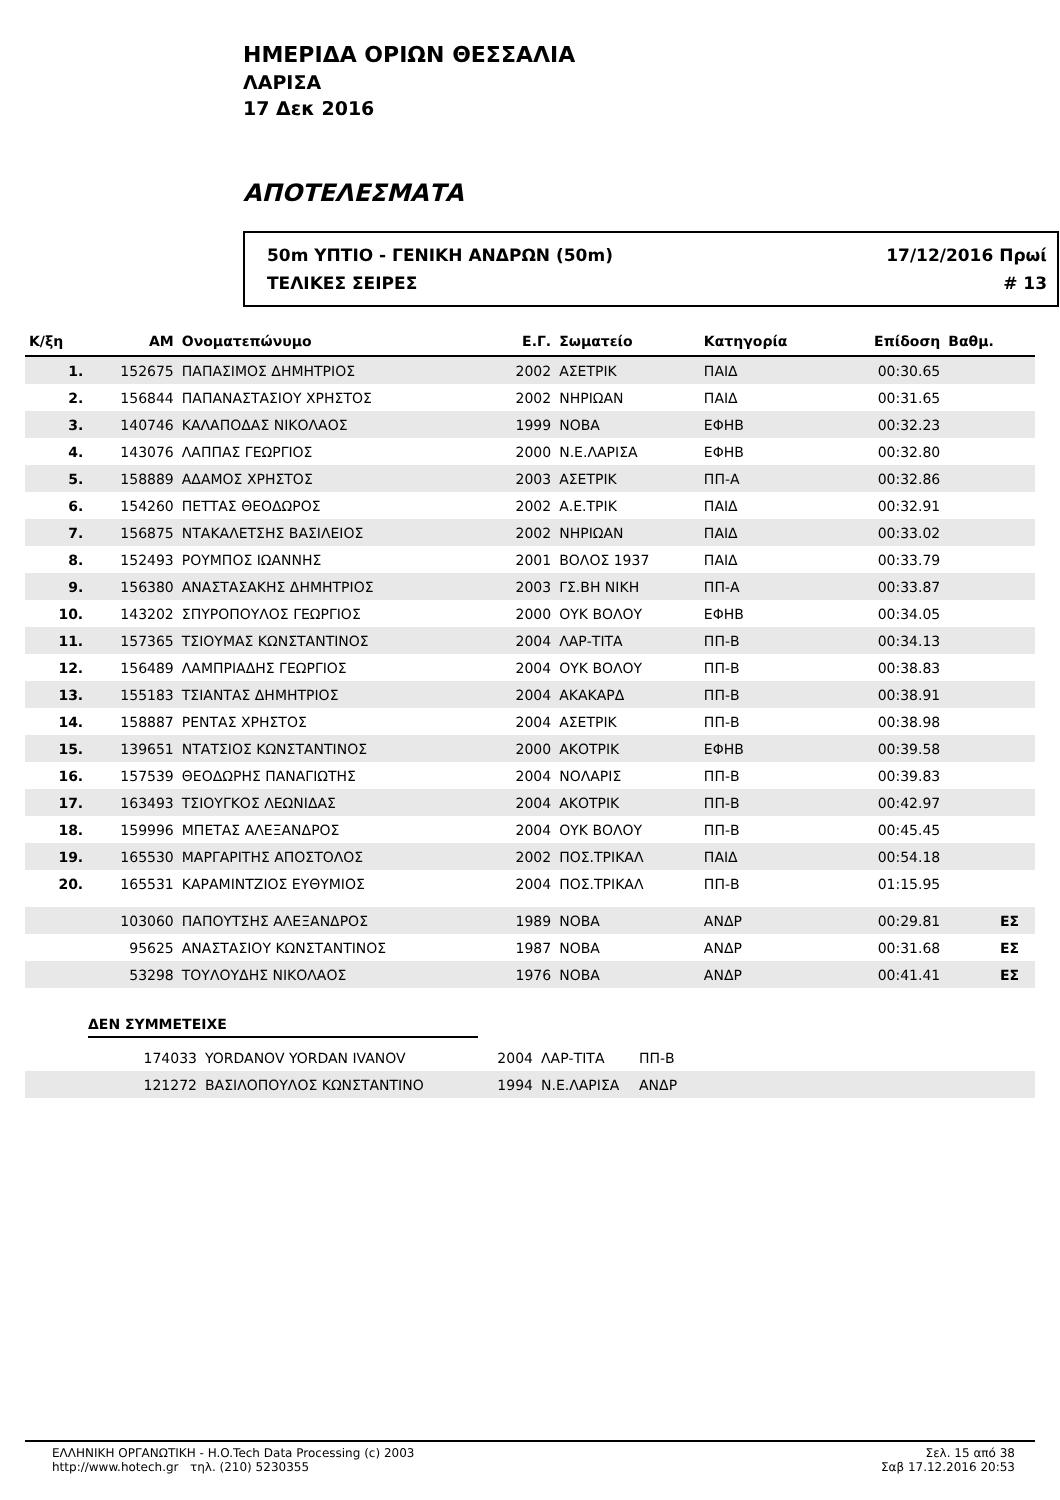ΗΜΕΡΙΔΑ ΟΡΙΩΝ ΘΕΣΣΑΛΙΑ
ΛΑΡΙΣΑ
17 Δεκ 2016
ΑΠΟΤΕΛΕΣΜΑΤΑ
50m ΥΠΤΙΟ - ΓΕΝΙΚΗ ΑΝΔΡΩΝ (50m) 17/12/2016 Πρωί
ΤΕΛΙΚΕΣ ΣΕΙΡΕΣ # 13
| Κ/ξη | ΑΜ | Ονοματεπώνυμο | Ε.Γ. | Σωματείο | Κατηγορία | Επίδοση | Βαθμ. | |
| --- | --- | --- | --- | --- | --- | --- | --- | --- |
| 1. | 152675 | ΠΑΠΑΣΙΜΟΣ ΔΗΜΗΤΡΙΟΣ | 2002 | ΑΣΕΤΡΙΚ | ΠΑΙΔ | 00:30.65 | | |
| 2. | 156844 | ΠΑΠΑΝΑΣΤΑΣΙΟΥ ΧΡΗΣΤΟΣ | 2002 | ΝΗΡΙΩΑΝ | ΠΑΙΔ | 00:31.65 | | |
| 3. | 140746 | ΚΑΛΑΠΟΔΑΣ ΝΙΚΟΛΑΟΣ | 1999 | ΝΟΒΑ | ΕΦΗΒ | 00:32.23 | | |
| 4. | 143076 | ΛΑΠΠΑΣ ΓΕΩΡΓΙΟΣ | 2000 | Ν.Ε.ΛΑΡΙΣΑ | ΕΦΗΒ | 00:32.80 | | |
| 5. | 158889 | ΑΔΑΜΟΣ ΧΡΗΣΤΟΣ | 2003 | ΑΣΕΤΡΙΚ | ΠΠ-Α | 00:32.86 | | |
| 6. | 154260 | ΠΕΤΤΑΣ ΘΕΟΔΩΡΟΣ | 2002 | Α.Ε.ΤΡΙΚ | ΠΑΙΔ | 00:32.91 | | |
| 7. | 156875 | ΝΤΑΚΑΛΕΤΣΗΣ ΒΑΣΙΛΕΙΟΣ | 2002 | ΝΗΡΙΩΑΝ | ΠΑΙΔ | 00:33.02 | | |
| 8. | 152493 | ΡΟΥΜΠΟΣ ΙΩΑΝΝΗΣ | 2001 | ΒΟΛΟΣ 1937 | ΠΑΙΔ | 00:33.79 | | |
| 9. | 156380 | ΑΝΑΣΤΑΣΑΚΗΣ ΔΗΜΗΤΡΙΟΣ | 2003 | ΓΣ.ΒΗ ΝΙΚΗ | ΠΠ-Α | 00:33.87 | | |
| 10. | 143202 | ΣΠΥΡΟΠΟΥΛΟΣ ΓΕΩΡΓΙΟΣ | 2000 | ΟΥΚ ΒΟΛΟΥ | ΕΦΗΒ | 00:34.05 | | |
| 11. | 157365 | ΤΣΙΟΥΜΑΣ ΚΩΝΣΤΑΝΤΙΝΟΣ | 2004 | ΛΑΡ-ΤΙΤΑ | ΠΠ-Β | 00:34.13 | | |
| 12. | 156489 | ΛΑΜΠΡΙΑΔΗΣ ΓΕΩΡΓΙΟΣ | 2004 | ΟΥΚ ΒΟΛΟΥ | ΠΠ-Β | 00:38.83 | | |
| 13. | 155183 | ΤΣΙΑΝΤΑΣ ΔΗΜΗΤΡΙΟΣ | 2004 | ΑΚΑΚΑΡΔ | ΠΠ-Β | 00:38.91 | | |
| 14. | 158887 | ΡΕΝΤΑΣ ΧΡΗΣΤΟΣ | 2004 | ΑΣΕΤΡΙΚ | ΠΠ-Β | 00:38.98 | | |
| 15. | 139651 | ΝΤΑΤΣΙΟΣ ΚΩΝΣΤΑΝΤΙΝΟΣ | 2000 | ΑΚΟΤΡΙΚ | ΕΦΗΒ | 00:39.58 | | |
| 16. | 157539 | ΘΕΟΔΩΡΗΣ ΠΑΝΑΓΙΩΤΗΣ | 2004 | ΝΟΛΑΡΙΣ | ΠΠ-Β | 00:39.83 | | |
| 17. | 163493 | ΤΣΙΟΥΓΚΟΣ ΛΕΩΝΙΔΑΣ | 2004 | ΑΚΟΤΡΙΚ | ΠΠ-Β | 00:42.97 | | |
| 18. | 159996 | ΜΠΕΤΑΣ ΑΛΕΞΑΝΔΡΟΣ | 2004 | ΟΥΚ ΒΟΛΟΥ | ΠΠ-Β | 00:45.45 | | |
| 19. | 165530 | ΜΑΡΓΑΡΙΤΗΣ ΑΠΟΣΤΟΛΟΣ | 2002 | ΠΟΣ.ΤΡΙΚΑΛ | ΠΑΙΔ | 00:54.18 | | |
| 20. | 165531 | ΚΑΡΑΜΙΝΤΖΙΟΣ ΕΥΘΥΜΙΟΣ | 2004 | ΠΟΣ.ΤΡΙΚΑΛ | ΠΠ-Β | 01:15.95 | | |
| | 103060 | ΠΑΠΟΥΤΣΗΣ ΑΛΕΞΑΝΔΡΟΣ | 1989 | ΝΟΒΑ | ΑΝΔΡ | 00:29.81 | ΕΣ | |
| | 95625 | ΑΝΑΣΤΑΣΙΟΥ ΚΩΝΣΤΑΝΤΙΝΟΣ | 1987 | ΝΟΒΑ | ΑΝΔΡ | 00:31.68 | ΕΣ | |
| | 53298 | ΤΟΥΛΟΥΔΗΣ ΝΙΚΟΛΑΟΣ | 1976 | ΝΟΒΑ | ΑΝΔΡ | 00:41.41 | ΕΣ | |
ΔΕΝ ΣΥΜΜΕΤΕΙΧΕ
| | 174033 | YORDANOV YORDAN IVANOV | 2004 | ΛΑΡ-ΤΙΤΑ | ΠΠ-Β |
| | 121272 | ΒΑΣΙΛΟΠΟΥΛΟΣ ΚΩΝΣΤΑΝΤΙΝΟ | 1994 | Ν.Ε.ΛΑΡΙΣΑ | ΑΝΔΡ |
ΕΛΛΗΝΙΚΗ ΟΡΓΑΝΩΤΙΚΗ - H.O.Tech Data Processing (c) 2003
http://www.hotech.gr τηλ. (210) 5230355
Σελ. 15 από 38
Σαβ 17.12.2016 20:53